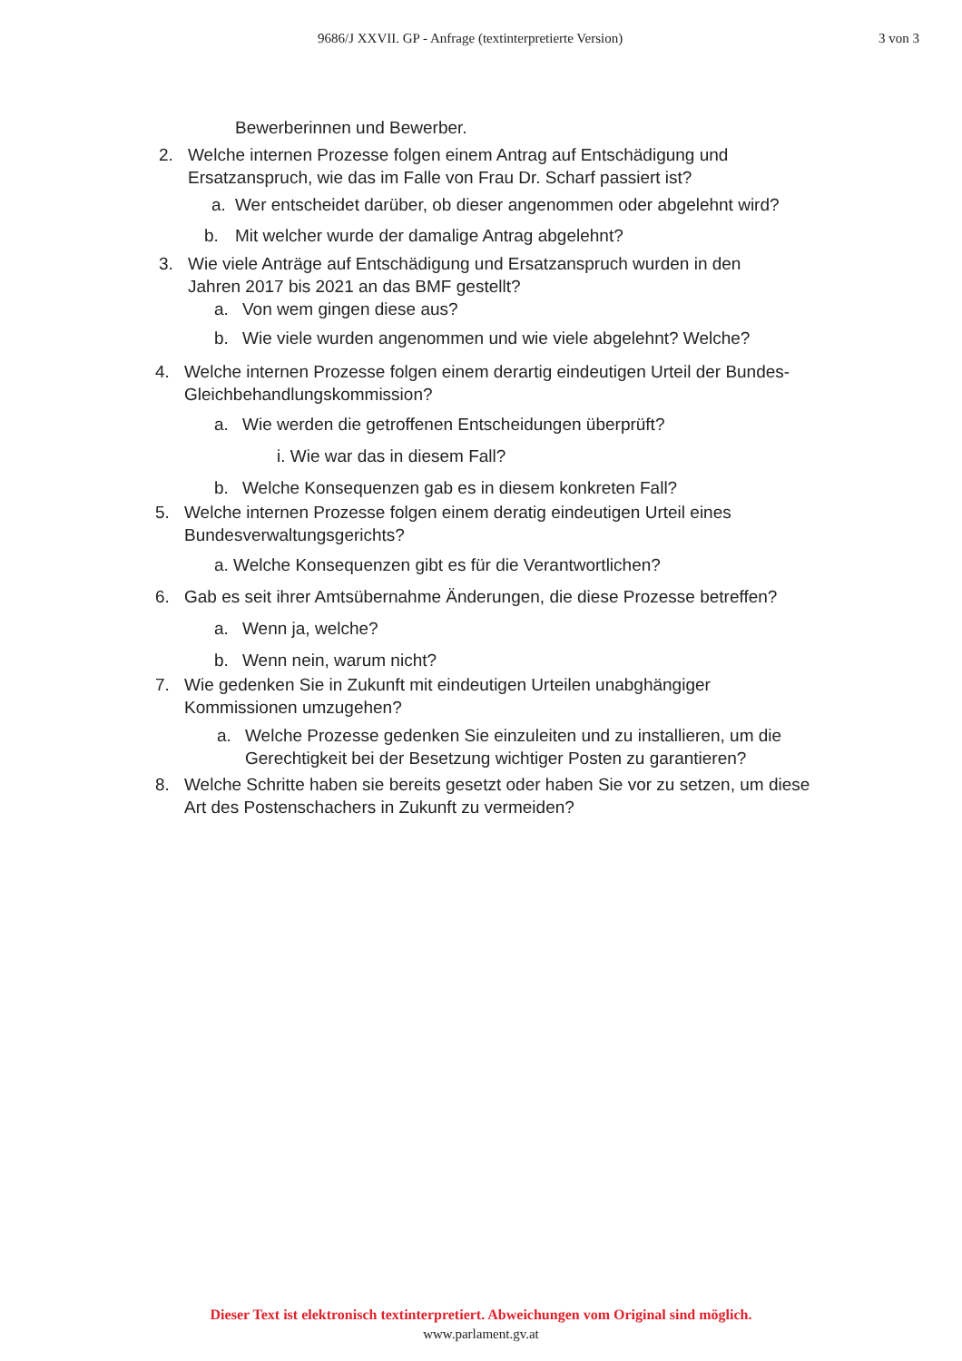9686/J XXVII. GP - Anfrage (textinterpretierte Version) 3 von 3
Bewerberinnen und Bewerber.
2. Welche internen Prozesse folgen einem Antrag auf Entschädigung und Ersatzanspruch, wie das im Falle von Frau Dr. Scharf passiert ist?
a. Wer entscheidet darüber, ob dieser angenommen oder abgelehnt wird?
b. Mit welcher wurde der damalige Antrag abgelehnt?
3. Wie viele Anträge auf Entschädigung und Ersatzanspruch wurden in den Jahren 2017 bis 2021 an das BMF gestellt?
a. Von wem gingen diese aus?
b. Wie viele wurden angenommen und wie viele abgelehnt? Welche?
4. Welche internen Prozesse folgen einem derartig eindeutigen Urteil der Bundes-Gleichbehandlungskommission?
a. Wie werden die getroffenen Entscheidungen überprüft?
i. Wie war das in diesem Fall?
b. Welche Konsequenzen gab es in diesem konkreten Fall?
5. Welche internen Prozesse folgen einem deratig eindeutigen Urteil eines Bundesverwaltungsgerichts?
a. Welche Konsequenzen gibt es für die Verantwortlichen?
6. Gab es seit ihrer Amtsübernahme Änderungen, die diese Prozesse betreffen?
a. Wenn ja, welche?
b. Wenn nein, warum nicht?
7. Wie gedenken Sie in Zukunft mit eindeutigen Urteilen unabghängiger Kommissionen umzugehen?
a. Welche Prozesse gedenken Sie einzuleiten und zu installieren, um die Gerechtigkeit bei der Besetzung wichtiger Posten zu garantieren?
8. Welche Schritte haben sie bereits gesetzt oder haben Sie vor zu setzen, um diese Art des Postenschachers in Zukunft zu vermeiden?
Dieser Text ist elektronisch textinterpretiert. Abweichungen vom Original sind möglich.
www.parlament.gv.at